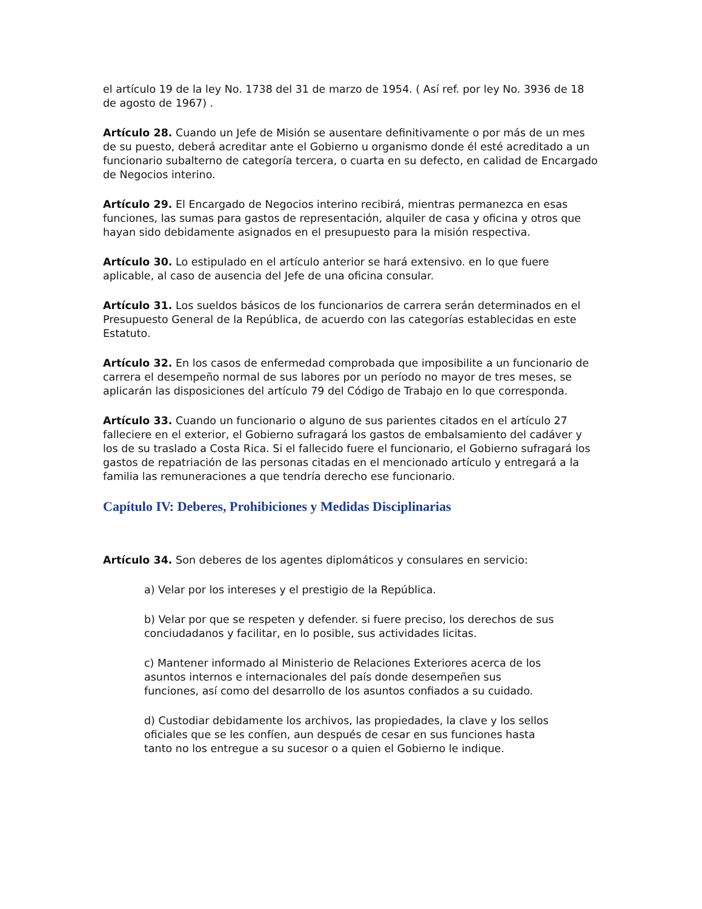el artículo 19 de la ley No. 1738 del 31 de marzo de 1954. ( Así ref. por ley No. 3936 de 18 de agosto de 1967) .
Artículo 28. Cuando un Jefe de Misión se ausentare definitivamente o por más de un mes de su puesto, deberá acreditar ante el Gobierno u organismo donde él esté acreditado a un funcionario subalterno de categoría tercera, o cuarta en su defecto, en calidad de Encargado de Negocios interino.
Artículo 29. El Encargado de Negocios interino recibirá, mientras permanezca en esas funciones, las sumas para gastos de representación, alquiler de casa y oficina y otros que hayan sido debidamente asignados en el presupuesto para la misión respectiva.
Artículo 30. Lo estipulado en el artículo anterior se hará extensivo. en lo que fuere aplicable, al caso de ausencia del Jefe de una oficina consular.
Artículo 31. Los sueldos básicos de los funcionarios de carrera serán determinados en el Presupuesto General de la República, de acuerdo con las categorías establecidas en este Estatuto.
Artículo 32. En los casos de enfermedad comprobada que imposibilite a un funcionario de carrera el desempeño normal de sus labores por un período no mayor de tres meses, se aplicarán las disposiciones del artículo 79 del Código de Trabajo en lo que corresponda.
Artículo 33. Cuando un funcionario o alguno de sus parientes citados en el artículo 27 falleciere en el exterior, el Gobierno sufragará los gastos de embalsamiento del cadáver y los de su traslado a Costa Rica. Si el fallecido fuere el funcionario, el Gobierno sufragará los gastos de repatriación de las personas citadas en el mencionado artículo y entregará a la familia las remuneraciones a que tendría derecho ese funcionario.
Capítulo IV: Deberes, Prohibiciones y Medidas Disciplinarias
Artículo 34. Son deberes de los agentes diplomáticos y consulares en servicio:
a) Velar por los intereses y el prestigio de la República.
b) Velar por que se respeten y defender. si fuere preciso, los derechos de sus conciudadanos y facilitar, en lo posible, sus actividades licitas.
c) Mantener informado al Ministerio de Relaciones Exteriores acerca de los asuntos internos e internacionales del país donde desempeñen sus funciones, así como del desarrollo de los asuntos confiados a su cuidado.
d) Custodiar debidamente los archivos, las propiedades, la clave y los sellos oficiales que se les confíen, aun después de cesar en sus funciones hasta tanto no los entregue a su sucesor o a quien el Gobierno le indique.